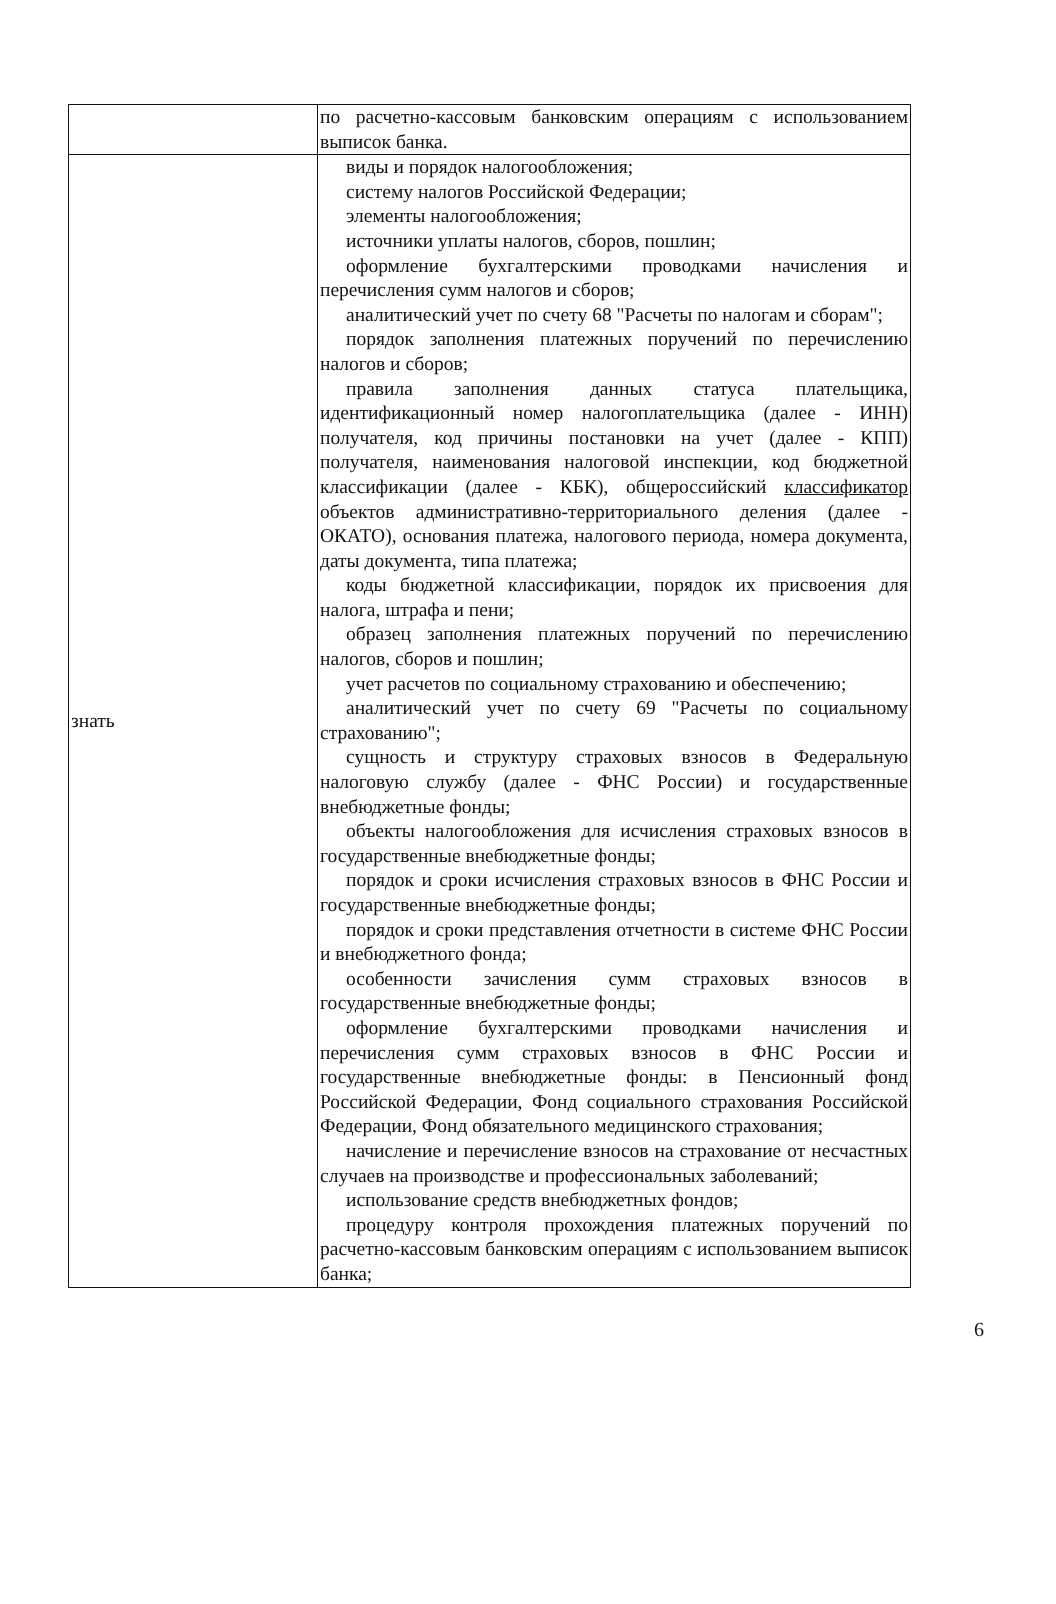| | по расчетно-кассовым банковским операциям с использованием выписок банка. |
| знать | виды и порядок налогообложения; систему налогов Российской Федерации; элементы налогообложения; источники уплаты налогов, сборов, пошлин; оформление бухгалтерскими проводками начисления и перечисления сумм налогов и сборов; аналитический учет по счету 68 "Расчеты по налогам и сборам"; порядок заполнения платежных поручений по перечислению налогов и сборов; правила заполнения данных статуса плательщика, идентификационный номер налогоплательщика (далее - ИНН) получателя, код причины постановки на учет (далее - КПП) получателя, наименования налоговой инспекции, код бюджетной классификации (далее - КБК), общероссийский классификатор объектов административно-территориального деления (далее - ОКАТО), основания платежа, налогового периода, номера документа, даты документа, типа платежа; коды бюджетной классификации, порядок их присвоения для налога, штрафа и пени; образец заполнения платежных поручений по перечислению налогов, сборов и пошлин; учет расчетов по социальному страхованию и обеспечению; аналитический учет по счету 69 "Расчеты по социальному страхованию"; сущность и структуру страховых взносов в Федеральную налоговую службу (далее - ФНС России) и государственные внебюджетные фонды; объекты налогообложения для исчисления страховых взносов в государственные внебюджетные фонды; порядок и сроки исчисления страховых взносов в ФНС России и государственные внебюджетные фонды; порядок и сроки представления отчетности в системе ФНС России и внебюджетного фонда; особенности зачисления сумм страховых взносов в государственные внебюджетные фонды; оформление бухгалтерскими проводками начисления и перечисления сумм страховых взносов в ФНС России и государственные внебюджетные фонды: в Пенсионный фонд Российской Федерации, Фонд социального страхования Российской Федерации, Фонд обязательного медицинского страхования; начисление и перечисление взносов на страхование от несчастных случаев на производстве и профессиональных заболеваний; использование средств внебюджетных фондов; процедуру контроля прохождения платежных поручений по расчетно-кассовым банковским операциям с использованием выписок банка; |
6